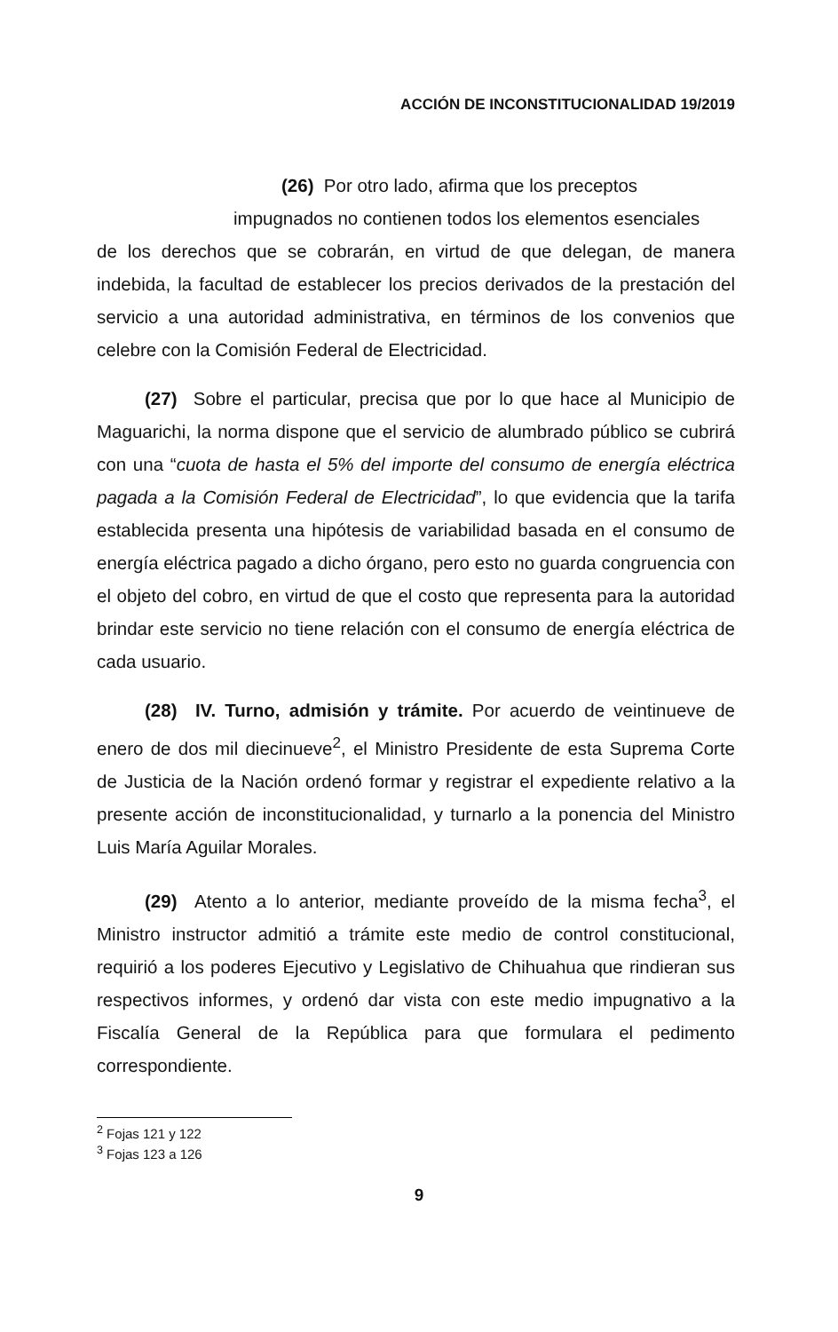ACCIÓN DE INCONSTITUCIONALIDAD 19/2019
(26) Por otro lado, afirma que los preceptos
impugnados no contienen todos los elementos esenciales
de los derechos que se cobrarán, en virtud de que delegan, de manera indebida, la facultad de establecer los precios derivados de la prestación del servicio a una autoridad administrativa, en términos de los convenios que celebre con la Comisión Federal de Electricidad.
(27) Sobre el particular, precisa que por lo que hace al Municipio de Maguarichi, la norma dispone que el servicio de alumbrado público se cubrirá con una “cuota de hasta el 5% del importe del consumo de energía eléctrica pagada a la Comisión Federal de Electricidad”, lo que evidencia que la tarifa establecida presenta una hipótesis de variabilidad basada en el consumo de energía eléctrica pagado a dicho órgano, pero esto no guarda congruencia con el objeto del cobro, en virtud de que el costo que representa para la autoridad brindar este servicio no tiene relación con el consumo de energía eléctrica de cada usuario.
(28) IV. Turno, admisión y trámite. Por acuerdo de veintinueve de enero de dos mil diecinueve<sup>2</sup>, el Ministro Presidente de esta Suprema Corte de Justicia de la Nación ordenó formar y registrar el expediente relativo a la presente acción de inconstitucionalidad, y turnarlo a la ponencia del Ministro Luis María Aguilar Morales.
(29) Atento a lo anterior, mediante proveído de la misma fecha<sup>3</sup>, el Ministro instructor admitió a trámite este medio de control constitucional, requirió a los poderes Ejecutivo y Legislativo de Chihuahua que rindieran sus respectivos informes, y ordenó dar vista con este medio impugnativo a la Fiscalía General de la República para que formulara el pedimento correspondiente.
<sup>2</sup> Fojas 121 y 122
<sup>3</sup> Fojas 123 a 126
9